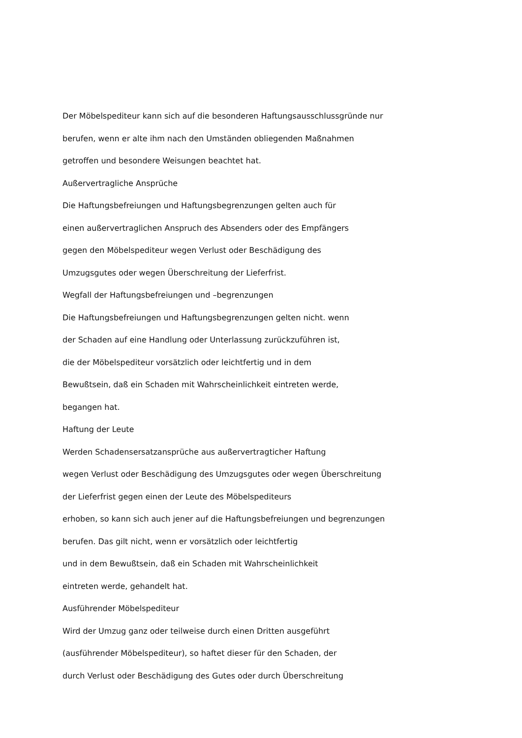Der Möbelspediteur kann sich auf die besonderen Haftungsausschlussgründe nur
berufen, wenn er alte ihm nach den Umständen obliegenden Maßnahmen
getroffen und besondere Weisungen beachtet hat.
Außervertragliche Ansprüche
Die Haftungsbefreiungen und Haftungsbegrenzungen gelten auch für
einen außervertraglichen Anspruch des Absenders oder des Empfängers
gegen den Möbelspediteur wegen Verlust oder Beschädigung des
Umzugsgutes oder wegen Überschreitung der Lieferfrist.
Wegfall der Haftungsbefreiungen und –begrenzungen
Die Haftungsbefreiungen und Haftungsbegrenzungen gelten nicht. wenn
der Schaden auf eine Handlung oder Unterlassung zurückzuführen ist,
die der Möbelspediteur vorsätzlich oder leichtfertig und in dem
Bewußtsein, daß ein Schaden mit Wahrscheinlichkeit eintreten werde,
begangen hat.
Haftung der Leute
Werden Schadensersatzansprüche aus außervertragticher Haftung
wegen Verlust oder Beschädigung des Umzugsgutes oder wegen Überschreitung
der Lieferfrist gegen einen der Leute des Möbelspediteurs
erhoben, so kann sich auch jener auf die Haftungsbefreiungen und begrenzungen
berufen. Das gilt nicht, wenn er vorsätzlich oder leichtfertig
und in dem Bewußtsein, daß ein Schaden mit Wahrscheinlichkeit
eintreten werde, gehandelt hat.
Ausführender Möbelspediteur
Wird der Umzug ganz oder teilweise durch einen Dritten ausgeführt
(ausführender Möbelspediteur), so haftet dieser für den Schaden, der
durch Verlust oder Beschädigung des Gutes oder durch Überschreitung